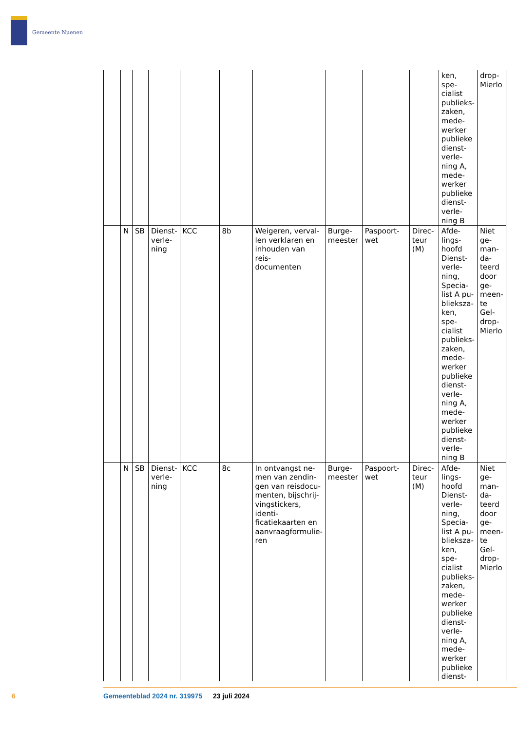Gemeente Nuenen
| | | | | | | | | | | ken, spe- cialist publieks- zaken, mede- werker publieke dienst- verle- ning A, mede- werker publieke dienst- verle- ning B | drop- Mierlo |
| | N | SB | Dienst- verle- ning | KCC | 8b | Weigeren, verval- len verklaren en inhouden van reis- documenten | Burge- meester | Paspoort- wet | Direc- teur (M) | Afde- lings- hoofd Dienst- verle- ning, Specia- list A pu- blieksza- ken, spe- cialist publieks- zaken, mede- werker publieke dienst- verle- ning A, mede- werker publieke dienst- verle- ning B | Niet ge- man- da- teerd door ge- meen- te Gel- drop- Mierlo |
| | N | SB | Dienst- verle- ning | KCC | 8c | In ontvangst ne- men van zendin- gen van reisdocu- menten, bijschrij- vingstickers, identi- ficatiekaarten en aanvraagformulie- ren | Burge- meester | Paspoort- wet | Direc- teur (M) | Afde- lings- hoofd Dienst- verle- ning, Specia- list A pu- blieksza- ken, spe- cialist publieks- zaken, mede- werker publieke dienst- verle- ning A, mede- werker publieke dienst- | Niet ge- man- da- teerd door ge- meen- te Gel- drop- Mierlo |
6
Gemeenteblad 2024 nr. 319975 23 juli 2024